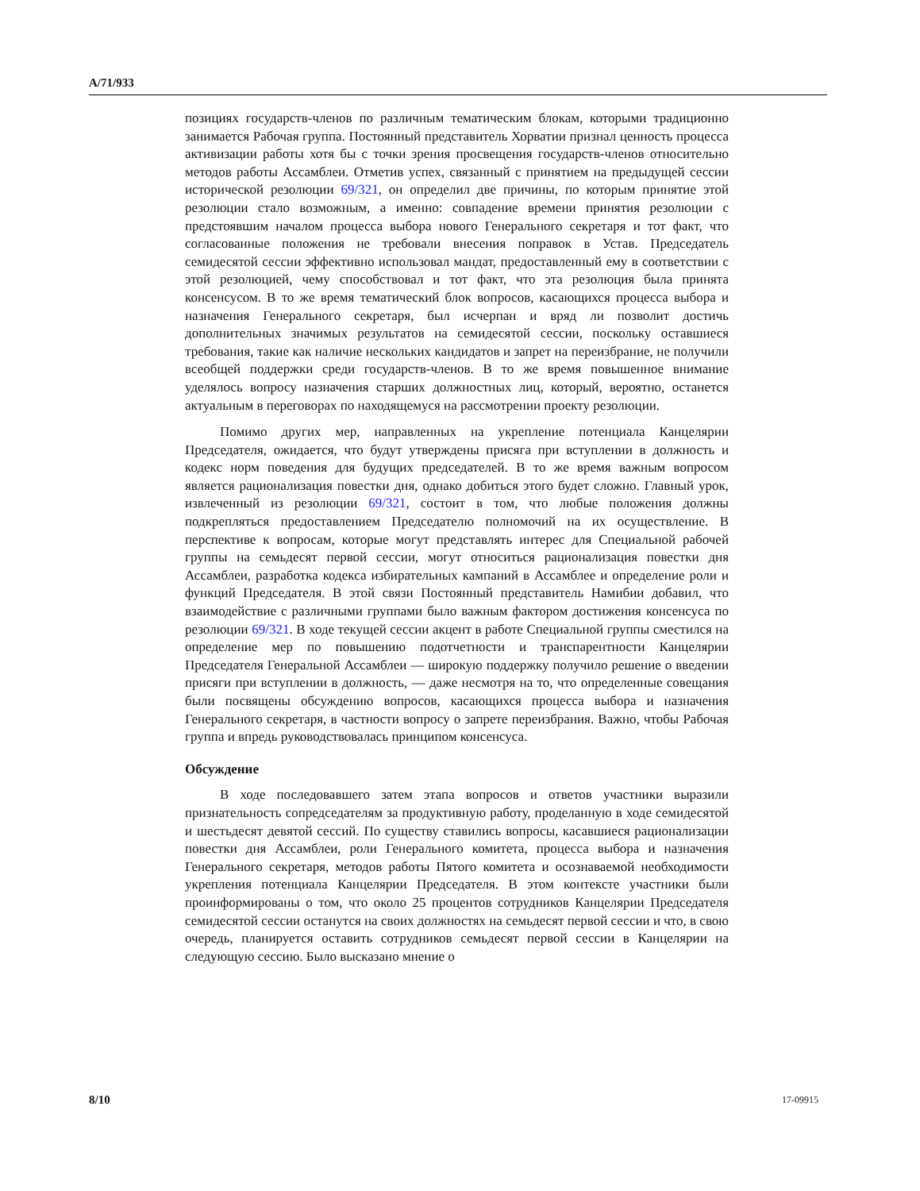A/71/933
позициях государств-членов по различным тематическим блокам, которыми традиционно занимается Рабочая группа. Постоянный представитель Хорватии признал ценность процесса активизации работы хотя бы с точки зрения просвещения государств-членов относительно методов работы Ассамблеи. Отметив успех, связанный с принятием на предыдущей сессии исторической резолюции 69/321, он определил две причины, по которым принятие этой резолюции стало возможным, а именно: совпадение времени принятия резолюции с предстоявшим началом процесса выбора нового Генерального секретаря и тот факт, что согласованные положения не требовали внесения поправок в Устав. Председатель семидесятой сессии эффективно использовал мандат, предоставленный ему в соответствии с этой резолюцией, чему способствовал и тот факт, что эта резолюция была принята консенсусом. В то же время тематический блок вопросов, касающихся процесса выбора и назначения Генерального секретаря, был исчерпан и вряд ли позволит достичь дополнительных значимых результатов на семидесятой сессии, поскольку оставшиеся требования, такие как наличие нескольких кандидатов и запрет на переизбрание, не получили всеобщей поддержки среди государств-членов. В то же время повышенное внимание уделялось вопросу назначения старших должностных лиц, который, вероятно, останется актуальным в переговорах по находящемуся на рассмотрении проекту резолюции.
Помимо других мер, направленных на укрепление потенциала Канцелярии Председателя, ожидается, что будут утверждены присяга при вступлении в должность и кодекс норм поведения для будущих председателей. В то же время важным вопросом является рационализация повестки дня, однако добиться этого будет сложно. Главный урок, извлеченный из резолюции 69/321, состоит в том, что любые положения должны подкрепляться предоставлением Председателю полномочий на их осуществление. В перспективе к вопросам, которые могут представлять интерес для Специальной рабочей группы на семьдесят первой сессии, могут относиться рационализация повестки дня Ассамблеи, разработка кодекса избирательных кампаний в Ассамблее и определение роли и функций Председателя. В этой связи Постоянный представитель Намибии добавил, что взаимодействие с различными группами было важным фактором достижения консенсуса по резолюции 69/321. В ходе текущей сессии акцент в работе Специальной группы сместился на определение мер по повышению подотчетности и транспарентности Канцелярии Председателя Генеральной Ассамблеи — широкую поддержку получило решение о введении присяги при вступлении в должность, — даже несмотря на то, что определенные совещания были посвящены обсуждению вопросов, касающихся процесса выбора и назначения Генерального секретаря, в частности вопросу о запрете переизбрания. Важно, чтобы Рабочая группа и впредь руководствовалась принципом консенсуса.
Обсуждение
В ходе последовавшего затем этапа вопросов и ответов участники выразили признательность сопредседателям за продуктивную работу, проделанную в ходе семидесятой и шестьдесят девятой сессий. По существу ставились вопросы, касавшиеся рационализации повестки дня Ассамблеи, роли Генерального комитета, процесса выбора и назначения Генерального секретаря, методов работы Пятого комитета и осознаваемой необходимости укрепления потенциала Канцелярии Председателя. В этом контексте участники были проинформированы о том, что около 25 процентов сотрудников Канцелярии Председателя семидесятой сессии останутся на своих должностях на семьдесят первой сессии и что, в свою очередь, планируется оставить сотрудников семьдесят первой сессии в Канцелярии на следующую сессию. Было высказано мнение о
8/10 17-09915